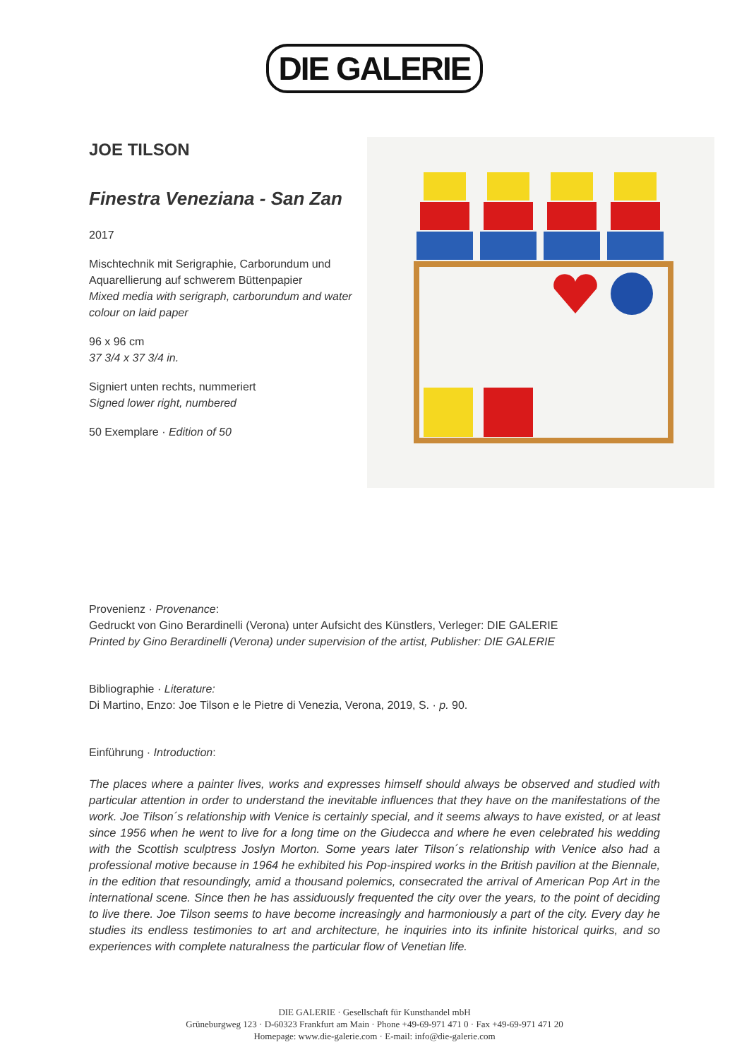DIE GALERIE
JOE TILSON
Finestra Veneziana - San Zan
2017
Mischtechnik mit Serigraphie, Carborundum und Aquarellierung auf schwerem Büttenpapier
Mixed media with serigraph, carborundum and water colour on laid paper
96 x 96 cm
37 3/4 x 37 3/4 in.
Signiert unten rechts, nummeriert
Signed lower right, numbered
50 Exemplare · Edition of 50
Provenienz · Provenance:
Gedruckt von Gino Berardinelli (Verona) unter Aufsicht des Künstlers, Verleger: DIE GALERIE
Printed by Gino Berardinelli (Verona) under supervision of the artist, Publisher: DIE GALERIE
Bibliographie · Literature:
Di Martino, Enzo: Joe Tilson e le Pietre di Venezia, Verona, 2019, S. · p. 90.
Einführung · Introduction:
The places where a painter lives, works and expresses himself should always be observed and studied with particular attention in order to understand the inevitable influences that they have on the manifestations of the work. Joe Tilson´s relationship with Venice is certainly special, and it seems always to have existed, or at least since 1956 when he went to live for a long time on the Giudecca and where he even celebrated his wedding with the Scottish sculptress Joslyn Morton. Some years later Tilson´s relationship with Venice also had a professional motive because in 1964 he exhibited his Pop-inspired works in the British pavilion at the Biennale, in the edition that resoundingly, amid a thousand polemics, consecrated the arrival of American Pop Art in the international scene. Since then he has assiduously frequented the city over the years, to the point of deciding to live there. Joe Tilson seems to have become increasingly and harmoniously a part of the city. Every day he studies its endless testimonies to art and architecture, he inquiries into its infinite historical quirks, and so experiences with complete naturalness the particular flow of Venetian life.
DIE GALERIE · Gesellschaft für Kunsthandel mbH
Grüneburgweg 123 · D-60323 Frankfurt am Main · Phone +49-69-971 471 0 · Fax +49-69-971 471 20
Homepage: www.die-galerie.com · E-mail: info@die-galerie.com